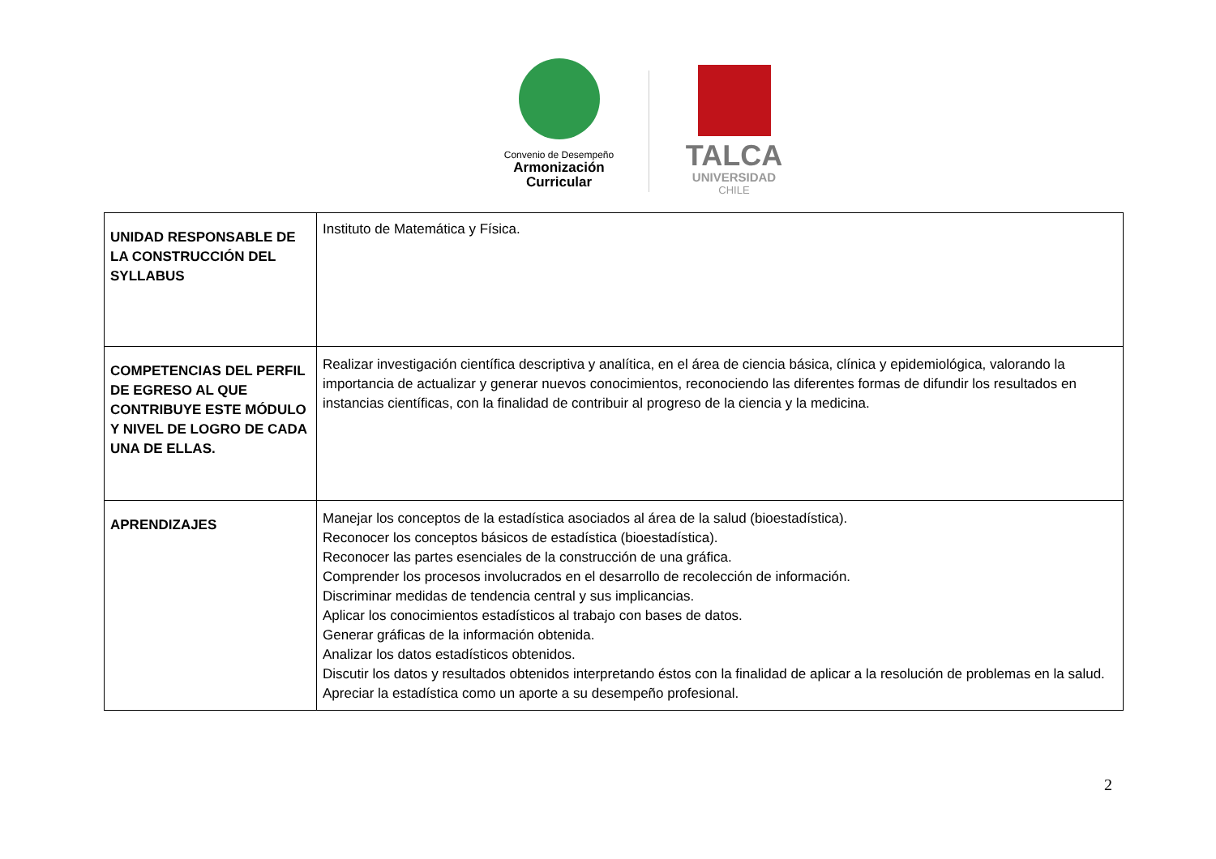Convenio de Desempeño
Armonización
Curricular
TALCA
UNIVERSIDAD
CHILE
| UNIDAD RESPONSABLE DE LA CONSTRUCCIÓN DEL SYLLABUS | Instituto de Matemática y Física. |
| COMPETENCIAS DEL PERFIL DE EGRESO AL QUE CONTRIBUYE ESTE MÓDULO Y NIVEL DE LOGRO DE CADA UNA DE ELLAS. | Realizar investigación científica descriptiva y analítica, en el área de ciencia básica, clínica y epidemiológica, valorando la importancia de actualizar y generar nuevos conocimientos, reconociendo las diferentes formas de difundir los resultados en instancias científicas, con la finalidad de contribuir al progreso de la ciencia y la medicina. |
| APRENDIZAJES | Manejar los conceptos de la estadística asociados al área de la salud (bioestadística). Reconocer los conceptos básicos de estadística (bioestadística). Reconocer las partes esenciales de la construcción de una gráfica. Comprender los procesos involucrados en el desarrollo de recolección de información. Discriminar medidas de tendencia central y sus implicancias. Aplicar los conocimientos estadísticos al trabajo con bases de datos. Generar gráficas de la información obtenida. Analizar los datos estadísticos obtenidos. Discutir los datos y resultados obtenidos interpretando éstos con la finalidad de aplicar a la resolución de problemas en la salud. Apreciar la estadística como un aporte a su desempeño profesional. |
2